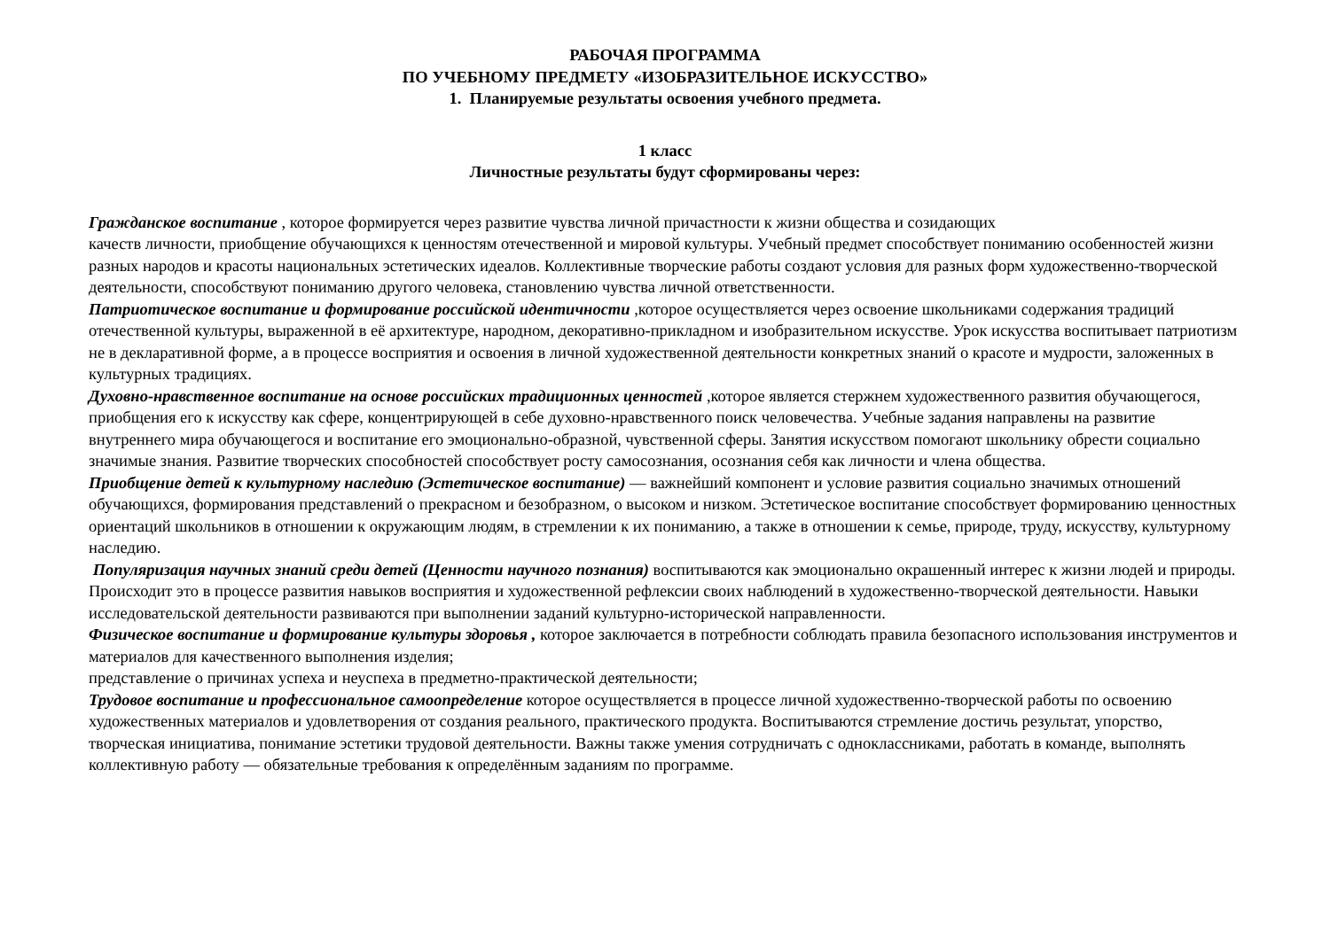РАБОЧАЯ ПРОГРАММА
ПО УЧЕБНОМУ ПРЕДМЕТУ «ИЗОБРАЗИТЕЛЬНОЕ ИСКУССТВО»
1. Планируемые результаты освоения учебного предмета.
1 класс
Личностные результаты будут сформированы через:
Гражданское воспитание , которое формируется через развитие чувства личной причастности к жизни общества и созидающих
качеств личности, приобщение обучающихся к ценностям отечественной и мировой культуры. Учебный предмет способствует пониманию особенностей жизни разных народов и красоты национальных эстетических идеалов. Коллективные творческие работы создают условия для разных форм художественно-творческой деятельности, способствуют пониманию другого человека, становлению чувства личной ответственности.
Патриотическое воспитание и формирование российской идентичности ,которое осуществляется через освоение школьниками содержания традиций отечественной культуры, выраженной в её архитектуре, народном, декоративно-прикладном и изобразительном искусстве. Урок искусства воспитывает патриотизм не в декларативной форме, а в процессе восприятия и освоения в личной художественной деятельности конкретных знаний о красоте и мудрости, заложенных в культурных традициях.
Духовно-нравственное воспитание на основе российских традиционных ценностей ,которое является стержнем художественного развития обучающегося, приобщения его к искусству как сфере, концентрирующей в себе духовно-нравственного поиск человечества. Учебные задания направлены на развитие внутреннего мира обучающегося и воспитание его эмоционально-образной, чувственной сферы. Занятия искусством помогают школьнику обрести социально значимые знания. Развитие творческих способностей способствует росту самосознания, осознания себя как личности и члена общества.
Приобщение детей к культурному наследию (Эстетическое воспитание) — важнейший компонент и условие развития социально значимых отношений обучающихся, формирования представлений о прекрасном и безобразном, о высоком и низком. Эстетическое воспитание способствует формированию ценностных ориентаций школьников в отношении к окружающим людям, в стремлении к их пониманию, а также в отношении к семье, природе, труду, искусству, культурному наследию.
Популяризация научных знаний среди детей (Ценности научного познания) воспитываются как эмоционально окрашенный интерес к жизни людей и природы. Происходит это в процессе развития навыков восприятия и художественной рефлексии своих наблюдений в художественно-творческой деятельности. Навыки исследовательской деятельности развиваются при выполнении заданий культурно-исторической направленности.
Физическое воспитание и формирование культуры здоровья , которое заключается в потребности соблюдать правила безопасного использования инструментов и материалов для качественного выполнения изделия;
представление о причинах успеха и неуспеха в предметно-практической деятельности;
Трудовое воспитание и профессиональное самоопределение которое осуществляется в процессе личной художественно-творческой работы по освоению художественных материалов и удовлетворения от создания реального, практического продукта. Воспитываются стремление достичь результат, упорство, творческая инициатива, понимание эстетики трудовой деятельности. Важны также умения сотрудничать с одноклассниками, работать в команде, выполнять коллективную работу — обязательные требования к определённым заданиям по программе.